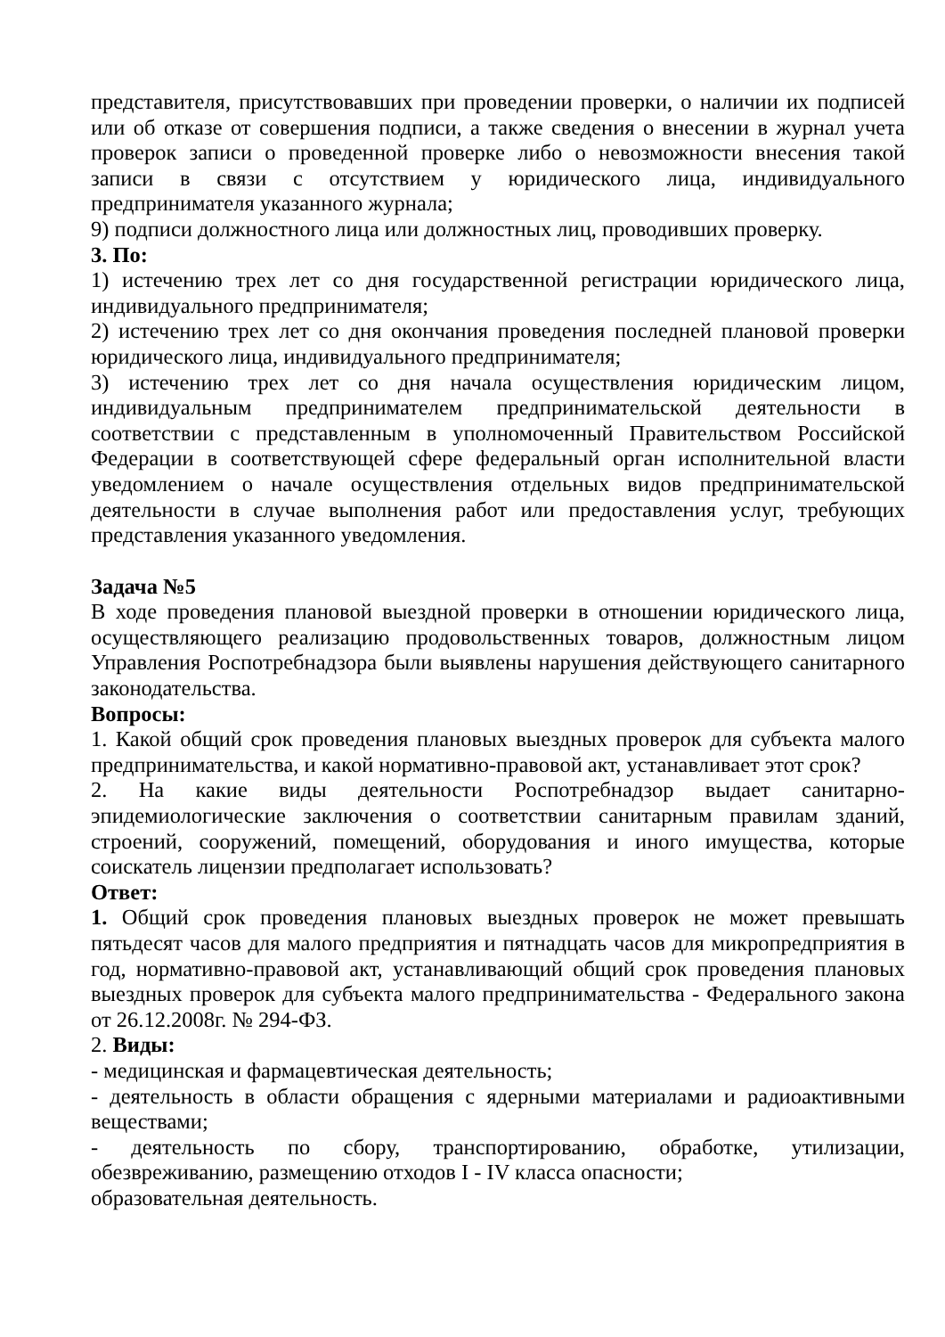представителя, присутствовавших при проведении проверки, о наличии их подписей или об отказе от совершения подписи, а также сведения о внесении в журнал учета проверок записи о проведенной проверке либо о невозможности внесения такой записи в связи с отсутствием у юридического лица, индивидуального предпринимателя указанного журнала;
9) подписи должностного лица или должностных лиц, проводивших проверку.
3. По:
1) истечению трех лет со дня государственной регистрации юридического лица, индивидуального предпринимателя;
2) истечению трех лет со дня окончания проведения последней плановой проверки юридического лица, индивидуального предпринимателя;
3) истечению трех лет со дня начала осуществления юридическим лицом, индивидуальным предпринимателем предпринимательской деятельности в соответствии с представленным в уполномоченный Правительством Российской Федерации в соответствующей сфере федеральный орган исполнительной власти уведомлением о начале осуществления отдельных видов предпринимательской деятельности в случае выполнения работ или предоставления услуг, требующих представления указанного уведомления.
Задача №5
В ходе проведения плановой выездной проверки в отношении юридического лица, осуществляющего реализацию продовольственных товаров, должностным лицом Управления Роспотребнадзора были выявлены нарушения действующего санитарного законодательства.
Вопросы:
1. Какой общий срок проведения плановых выездных проверок для субъекта малого предпринимательства, и какой нормативно-правовой акт, устанавливает этот срок?
2. На какие виды деятельности Роспотребнадзор выдает санитарно-эпидемиологические заключения о соответствии санитарным правилам зданий, строений, сооружений, помещений, оборудования и иного имущества, которые соискатель лицензии предполагает использовать?
Ответ:
1. Общий срок проведения плановых выездных проверок не может превышать пятьдесят часов для малого предприятия и пятнадцать часов для микропредприятия в год, нормативно-правовой акт, устанавливающий общий срок проведения плановых выездных проверок для субъекта малого предпринимательства - Федерального закона от 26.12.2008г. № 294-ФЗ.
2. Виды:
- медицинская и фармацевтическая деятельность;
- деятельность в области обращения с ядерными материалами и радиоактивными веществами;
- деятельность по сбору, транспортированию, обработке, утилизации, обезвреживанию, размещению отходов I - IV класса опасности;
образовательная деятельность.